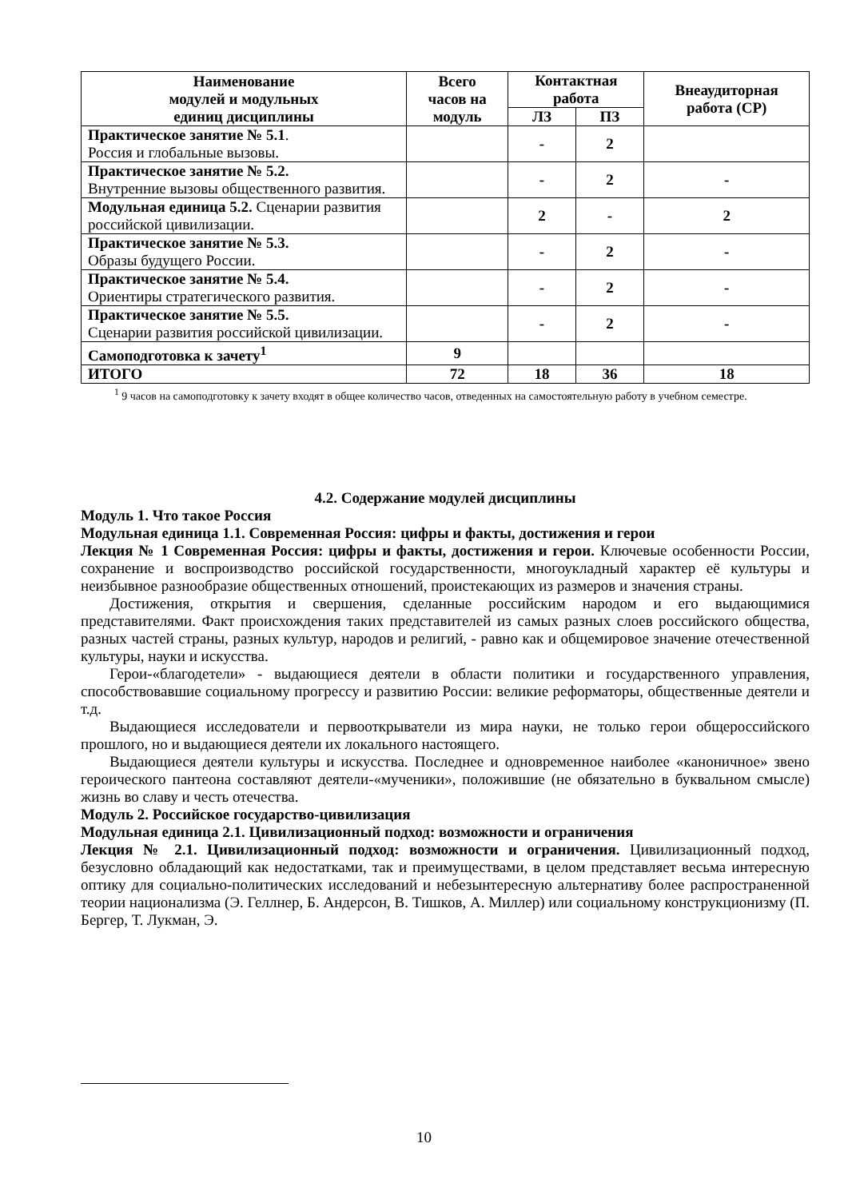| Наименование модулей и модульных единиц дисциплины | Всего часов на модуль | Контактная работа | | Внеаудиторная работа (СР) |
| --- | --- | --- | --- | --- |
| | | ЛЗ | ПЗ | |
| Практическое занятие № 5.1 . Россия и глобальные вызовы. | | - | 2 | |
| Практическое занятие № 5.2. Внутренние вызовы общественного развития. | | - | 2 | - |
| Модульная единица 5.2. Сценарии развития российской цивилизации. | | 2 | - | 2 |
| Практическое занятие № 5.3. Образы будущего России. | | - | 2 | - |
| Практическое занятие № 5.4. Ориентиры стратегического развития. | | - | 2 | - |
| Практическое занятие № 5.5. Сценарии развития российской цивилизации. | | - | 2 | - |
| Самоподготовка к зачету<sup>1</sup> | 9 | | | |
| ИТОГО | 72 | 18 | 36 | 18 |
<sup>1</sup> 9 часов на самоподготовку к зачету входят в общее количество часов, отведенных на самостоятельную работу в учебном семестре.
4.2. Содержание модулей дисциплины
Модуль 1. Что такое Россия
Модульная единица 1.1. Современная Россия: цифры и факты, достижения и герои
Лекция № 1 Современная Россия: цифры и факты, достижения и герои. Ключевые особенности России, сохранение и воспроизводство российской государственности, многоукладный характер её культуры и неизбывное разнообразие общественных отношений, проистекающих из размеров и значения страны.
Достижения, открытия и свершения, сделанные российским народом и его выдающимися представителями. Факт происхождения таких представителей из самых разных слоев российского общества, разных частей страны, разных культур, народов и религий, - равно как и общемировое значение отечественной культуры, науки и искусства.
Герои-«благодетели» - выдающиеся деятели в области политики и государственного управления, способствовавшие социальному прогрессу и развитию России: великие реформаторы, общественные деятели и т.д.
Выдающиеся исследователи и первооткрыватели из мира науки, не только герои общероссийского прошлого, но и выдающиеся деятели их локального настоящего.
Выдающиеся деятели культуры и искусства. Последнее и одновременное наиболее «каноничное» звено героического пантеона составляют деятели-«мученики», положившие (не обязательно в буквальном смысле) жизнь во славу и честь отечества.
Модуль 2. Российское государство-цивилизация
Модульная единица 2.1. Цивилизационный подход: возможности и ограничения
Лекция № 2.1. Цивилизационный подход: возможности и ограничения. Цивилизационный подход, безусловно обладающий как недостатками, так и преимуществами, в целом представляет весьма интересную оптику для социально-политических исследований и небезынтересную альтернативу более распространенной теории национализма (Э. Геллнер, Б. Андерсон, В. Тишков, А. Миллер) или социальному конструкционизму (П. Бергер, Т. Лукман, Э.
10